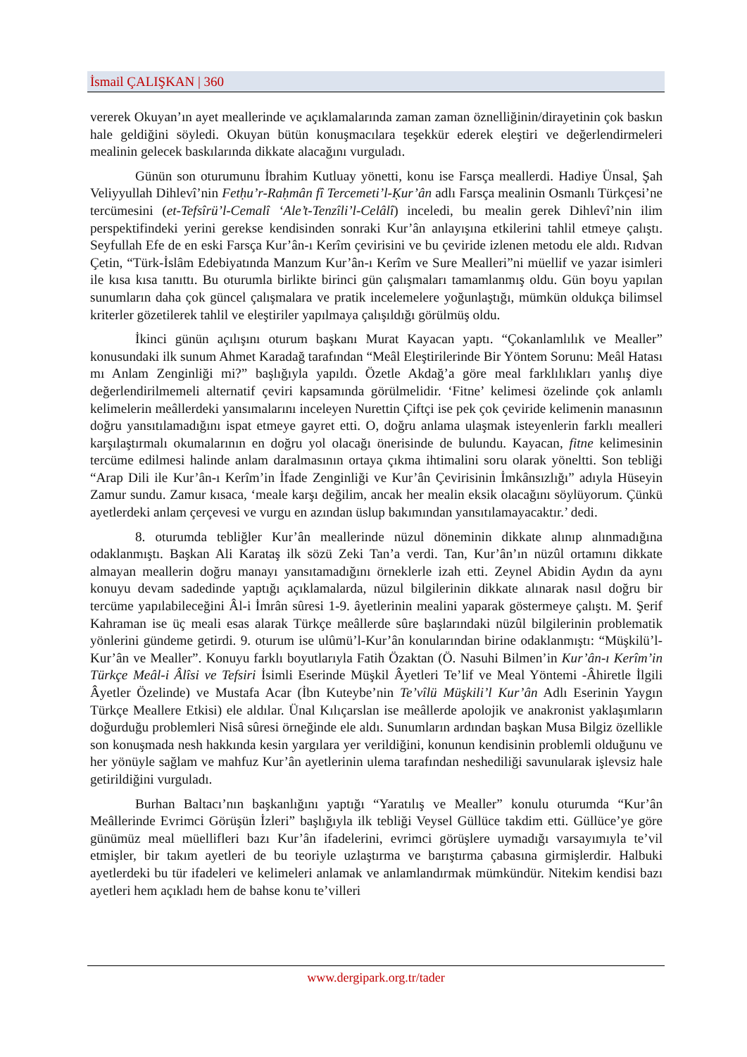İsmail ÇALIŞKAN | 360
vererek Okuyan’ın ayet meallerinde ve açıklamalarında zaman zaman öznelliğinin/dirayetinin çok baskın hale geldiğini söyledi. Okuyan bütün konuşmacılara teşekkür ederek eleştiri ve değerlendirmeleri mealinin gelecek baskılarında dikkate alacağını vurguladı.
Günün son oturumunu İbrahim Kutluay yönetti, konu ise Farsça meallerdi. Hadiye Ünsal, Şah Veliyyullah Dihlevî’nin Fetḥu’r-Raḥmân fî Tercemeti’l-Ḳur’ân adlı Farsça mealinin Osmanlı Türkçesi’ne tercümesini (et-Tefsîrü’l-Cemalî ‘Ale’t-Tenzîli’l-Celâlî) inceledi, bu mealin gerek Dihlevî’nin ilim perspektifindeki yerini gerekse kendisinden sonraki Kur’ân anlayışına etkilerini tahlil etmeye çalıştı. Seyfullah Efe de en eski Farsça Kur’ân-ı Kerîm çevirisini ve bu çeviride izlenen metodu ele aldı. Rıdvan Çetin, “Türk-İslâm Edebiyatında Manzum Kur’ân-ı Kerîm ve Sure Mealleri”ni müellif ve yazar isimleri ile kısa kısa tanıttı. Bu oturumla birlikte birinci gün çalışmaları tamamlanmış oldu. Gün boyu yapılan sunumların daha çok güncel çalışmalara ve pratik incelemelere yoğunlaştığı, mümkün oldukça bilimsel kriterler gözetilerek tahlil ve eleştiriler yapılmaya çalışıldığı görülmüş oldu.
İkinci günün açılışını oturum başkanı Murat Kayacan yaptı. “Çokanlamlılık ve Mealler” konusundaki ilk sunum Ahmet Karadağ tarafından “Meâl Eleştirilerinde Bir Yöntem Sorunu: Meâl Hatası mı Anlam Zenginliği mi?” başlığıyla yapıldı. Özetle Akdağ’a göre meal farklılıkları yanlış diye değerlendirilmemeli alternatif çeviri kapsamında görülmelidir. ‘Fitne’ kelimesi özelinde çok anlamlı kelimelerin meâllerdeki yansımalarını inceleyen Nurettin Çiftçi ise pek çok çeviride kelimenin manasının doğru yansıtılamadığını ispat etmeye gayret etti. O, doğru anlama ulaşmak isteyenlerin farklı mealleri karşılaştırmalı okumalarının en doğru yol olacağı önerisinde de bulundu. Kayacan, fitne kelimesinin tercüme edilmesi halinde anlam daralmasının ortaya çıkma ihtimalini soru olarak yöneltti. Son tebliği “Arap Dili ile Kur’ân-ı Kerîm’in İfade Zenginliği ve Kur’ân Çevirisinin İmkânsızlığı” adıyla Hüseyin Zamur sundu. Zamur kısaca, ‘meale karşı değilim, ancak her mealin eksik olacağını söylüyorum. Çünkü ayetlerdeki anlam çerçevesi ve vurgu en azından üslup bakımından yansıtılamayacaktır.’ dedi.
8. oturumda tebliğler Kur’ân meallerinde nüzul döneminin dikkate alınıp alınmadığına odaklanmıştı. Başkan Ali Karataş ilk sözü Zeki Tan’a verdi. Tan, Kur’ân’ın nüzûl ortamını dikkate almayan meallerin doğru manayı yansıtamadığını örneklerle izah etti. Zeynel Abidin Aydın da aynı konuyu devam sadedinde yaptığı açıklamalarda, nüzul bilgilerinin dikkate alınarak nasıl doğru bir tercüme yapılabileceğini Âl-i İmrân sûresi 1-9. âyetlerinin mealini yaparak göstermeye çalıştı. M. Şerif Kahraman ise üç meali esas alarak Türkçe meâllerde sûre başlarındaki nüzûl bilgilerinin problematik yönlerini gündeme getirdi. 9. oturum ise ulûmü’l-Kur’ân konularından birine odaklanmıştı: “Müşkilü’l-Kur’ân ve Mealler”. Konuyu farklı boyutlarıyla Fatih Özaktan (Ö. Nasuhi Bilmen’in Kur’ân-ı Kerîm’in Türkçe Meâl-i Âlîsi ve Tefsiri İsimli Eserinde Müşkil Âyetleri Te’lif ve Meal Yöntemi -Âhiretle İlgili Âyetler Özelinde) ve Mustafa Acar (İbn Kuteybe’nin Te’vîlü Müşkili’l Kur’ân Adlı Eserinin Yaygın Türkçe Meallere Etkisi) ele aldılar. Ünal Kılıçarslan ise meâllerde apolojik ve anakronist yaklaşımların doğurduğu problemleri Nisâ sûresi örneğinde ele aldı. Sunumların ardından başkan Musa Bilgiz özellikle son konuşmada nesh hakkında kesin yargılara yer verildiğini, konunun kendisinin problemli olduğunu ve her yönüyle sağlam ve mahfuz Kur’ân ayetlerinin ulema tarafından neshediliği savunularak işlevsiz hale getirildiğini vurguladı.
Burhan Baltacı’nın başkanlığını yaptığı “Yaratılış ve Mealler” konulu oturumda “Kur’ân Meâllerinde Evrimci Görüşün İzleri” başlığıyla ilk tebliği Veysel Güllüce takdim etti. Güllüce’ye göre günümüz meal müellifleri bazı Kur’ân ifadelerini, evrimci görüşlere uymadığı varsayımıyla te’vil etmişler, bir takım ayetleri de bu teoriyle uzlaştırma ve barıştırma çabasına girmişlerdir. Halbuki ayetlerdeki bu tür ifadeleri ve kelimeleri anlamak ve anlamlandırmak mümkündür. Nitekim kendisi bazı ayetleri hem açıkladı hem de bahse konu te’villeri
www.dergipark.org.tr/tader